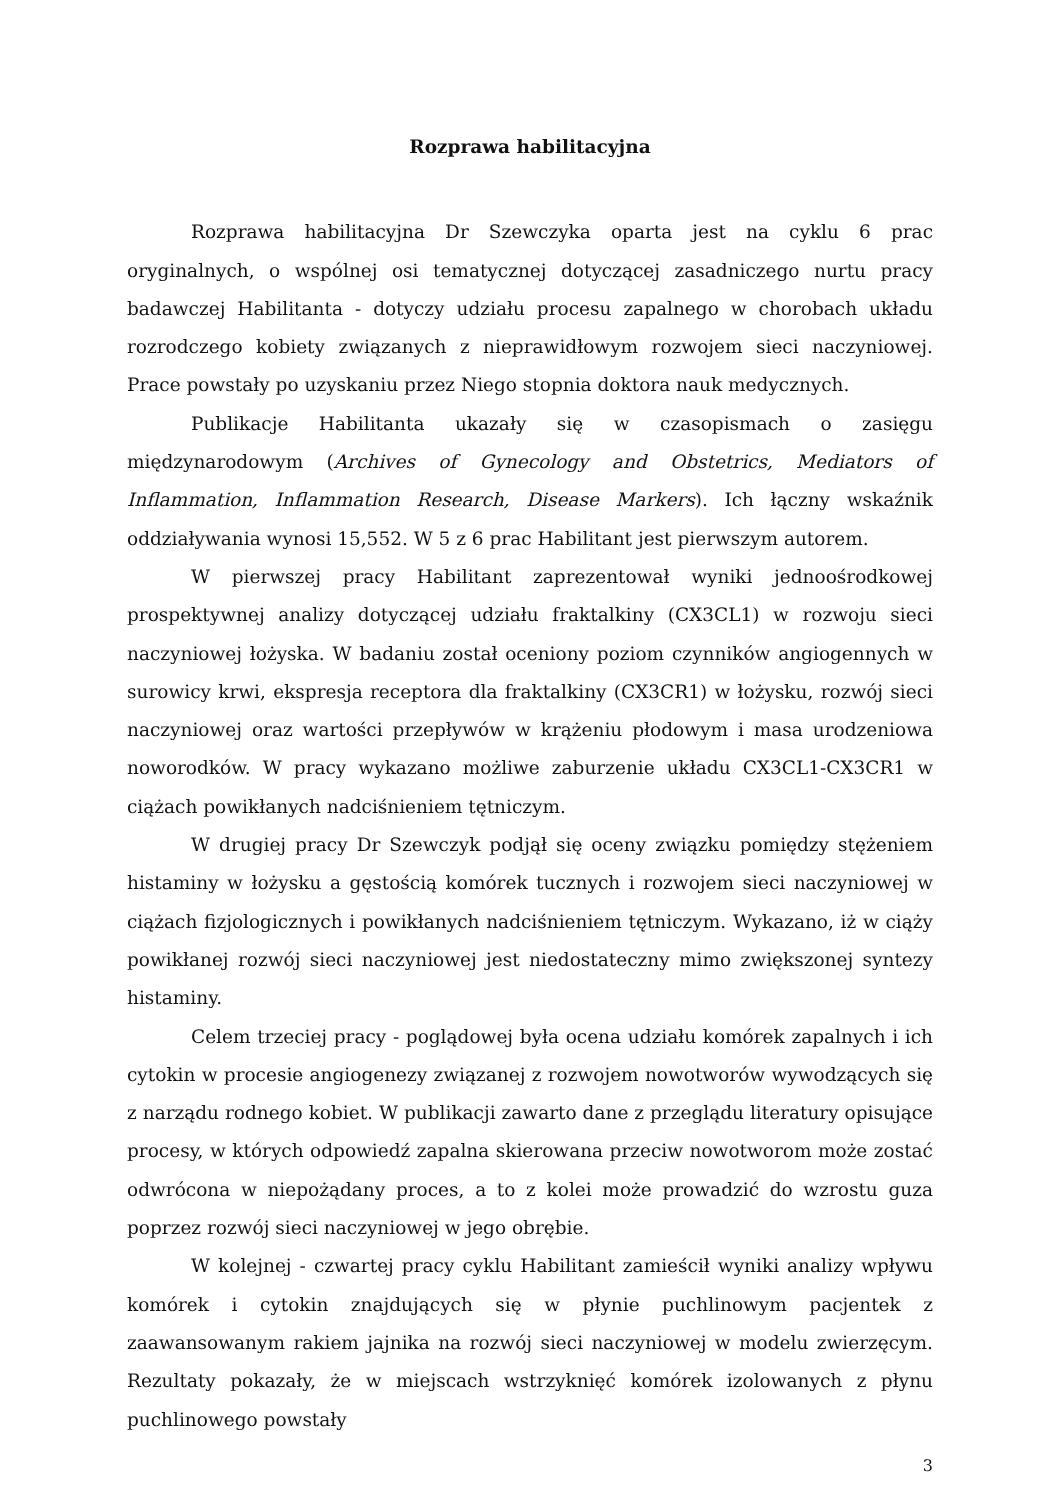Rozprawa habilitacyjna
Rozprawa habilitacyjna Dr Szewczyka oparta jest na cyklu 6 prac oryginalnych, o wspólnej osi tematycznej dotyczącej zasadniczego nurtu pracy badawczej Habilitanta - dotyczy udziału procesu zapalnego w chorobach układu rozrodczego kobiety związanych z nieprawidłowym rozwojem sieci naczyniowej. Prace powstały po uzyskaniu przez Niego stopnia doktora nauk medycznych.
Publikacje Habilitanta ukazały się w czasopismach o zasięgu międzynarodowym (Archives of Gynecology and Obstetrics, Mediators of Inflammation, Inflammation Research, Disease Markers). Ich łączny wskaźnik oddziaływania wynosi 15,552. W 5 z 6 prac Habilitant jest pierwszym autorem.
W pierwszej pracy Habilitant zaprezentował wyniki jednoośrodkowej prospektywnej analizy dotyczącej udziału fraktalkiny (CX3CL1) w rozwoju sieci naczyniowej łożyska. W badaniu został oceniony poziom czynników angiogennych w surowicy krwi, ekspresja receptora dla fraktalkiny (CX3CR1) w łożysku, rozwój sieci naczyniowej oraz wartości przepływów w krążeniu płodowym i masa urodzeniowa noworodków. W pracy wykazano możliwe zaburzenie układu CX3CL1-CX3CR1 w ciążach powikłanych nadciśnieniem tętniczym.
W drugiej pracy Dr Szewczyk podjął się oceny związku pomiędzy stężeniem histaminy w łożysku a gęstością komórek tucznych i rozwojem sieci naczyniowej w ciążach fizjologicznych i powikłanych nadciśnieniem tętniczym. Wykazano, iż w ciąży powikłanej rozwój sieci naczyniowej jest niedostateczny mimo zwiększonej syntezy histaminy.
Celem trzeciej pracy - poglądowej była ocena udziału komórek zapalnych i ich cytokin w procesie angiogenezy związanej z rozwojem nowotworów wywodzących się z narządu rodnego kobiet. W publikacji zawarto dane z przeglądu literatury opisujące procesy, w których odpowiedź zapalna skierowana przeciw nowotworom może zostać odwrócona w niepożądany proces, a to z kolei może prowadzić do wzrostu guza poprzez rozwój sieci naczyniowej w jego obrębie.
W kolejnej - czwartej pracy cyklu Habilitant zamieścił wyniki analizy wpływu komórek i cytokin znajdujących się w płynie puchlinowym pacjentek z zaawansowanym rakiem jajnika na rozwój sieci naczyniowej w modelu zwierzęcym. Rezultaty pokazały, że w miejscach wstrzyknięć komórek izolowanych z płynu puchlinowego powstały
3